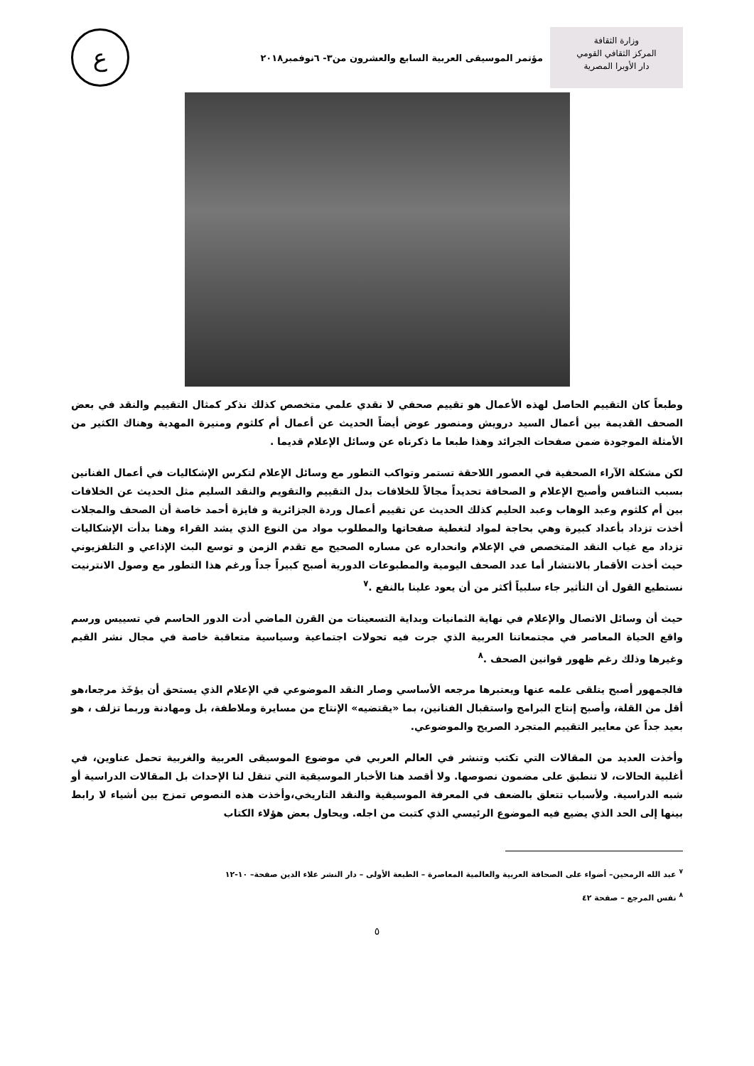وزارة الثقافة
المركز الثقافي القومي
دار الأوبرا المصرية
مؤتمر الموسيقى العربية السابع والعشرون من٣- ٦نوفمبر٢٠١٨
ع
وطبعاً كان التقييم الحاصل لهذه الأعمال هو تقييم صحفي لا نقدي علمي متخصص كذلك نذكر كمثال التقييم والنقد في بعض الصحف القديمة بين أعمال السيد درويش ومنصور عوض أيضاً الحديث عن أعمال أم كلثوم ومنيرة المهدية وهناك الكثير من الأمثلة الموجودة ضمن صفحات الجرائد وهذا طبعا ما ذكرناه عن وسائل الإعلام قديما .
لكن مشكلة الآراء الصحفية في العصور اللاحقة تستمر وتواكب التطور مع وسائل الإعلام لتكرس الإشكاليات في أعمال الفنانين بسبب التنافس وأصبح الإعلام و الصحافة تحديداً مجالاً للخلافات بدل التقييم والتقويم والنقد السليم مثل الحديث عن الخلافات بين أم كلثوم وعبد الوهاب وعبد الحليم كذلك الحديث عن تقييم أعمال وردة الجزائرية و فايزة أحمد خاصة أن الصحف والمجلات أخذت تزداد بأعداد كبيرة وهي بحاجة لمواد لتغطية صفحاتها والمطلوب مواد من النوع الذي يشد القراء وهنا بدأت الإشكاليات تزداد مع غياب النقد المتخصص في الإعلام وانحداره عن مساره الصحيح مع تقدم الزمن و توسع البث الإذاعي و التلفزيوني حيث أخذت الأقمار بالانتشار أما عدد الصحف اليومية والمطبوعات الدورية أصبح كبيراً جداً ورغم هذا التطور مع وصول الانترنيت نستطيع القول أن التأثير جاء سلبياً أكثر من أن يعود علينا بالنفع .<sup>٧</sup>
حيث أن وسائل الاتصال والإعلام في نهاية الثمانيات وبداية التسعينات من القرن الماضي أدت الدور الحاسم في تسييس ورسم واقع الحياة المعاصر في مجتمعاتنا العربية الذي جرت فيه تحولات اجتماعية وسياسية متعاقبة خاصة في مجال نشر القيم وغيرها وذلك رغم ظهور قوانين الصحف .<sup>٨</sup>
فالجمهور أصبح يتلقى علمه عنها ويعتبرها مرجعه الأساسي وصار النقد الموضوعي في الإعلام الذي يستحق أن يؤخَذ مرجعا،هو أقل من القلة، وأصبح إنتاج البرامج واستقبال الفنانين، بما «يقتضيه» الإنتاج من مسايرة وملاطفة، بل ومهادنة وربما تزلف ، هو بعيد جداً عن معايير التقييم المتجرد الصريح والموضوعي.
وأخذت العديد من المقالات التي تكتب وتنشر في العالم العربي في موضوع الموسيقى العربية والغربية تحمل عناوين، في أغلبية الحالات، لا تنطبق على مضمون نصوصها. ولا أقصد هنا الأخبار الموسيقية التي تنقل لنا الإحداث بل المقالات الدراسية أو شبه الدراسية. ولأسباب تتعلق بالضعف في المعرفة الموسيقية والنقد التاريخي،وأخذت هذه النصوص تمزج بين أشياء لا رابط بينها إلى الحد الذي يضيع فيه الموضوع الرئيسي الذي كتبت من اجله. ويحاول بعض هؤلاء الكتاب
<sup>٧</sup> عبد الله الرمحين– أضواء على الصحافة العربية والعالمية المعاصرة – الطبعة الأولى – دار النشر علاء الدين صفحة– ١٠-١٢
<sup>٨</sup> نفس المرجع – صفحة ٤٢
٥